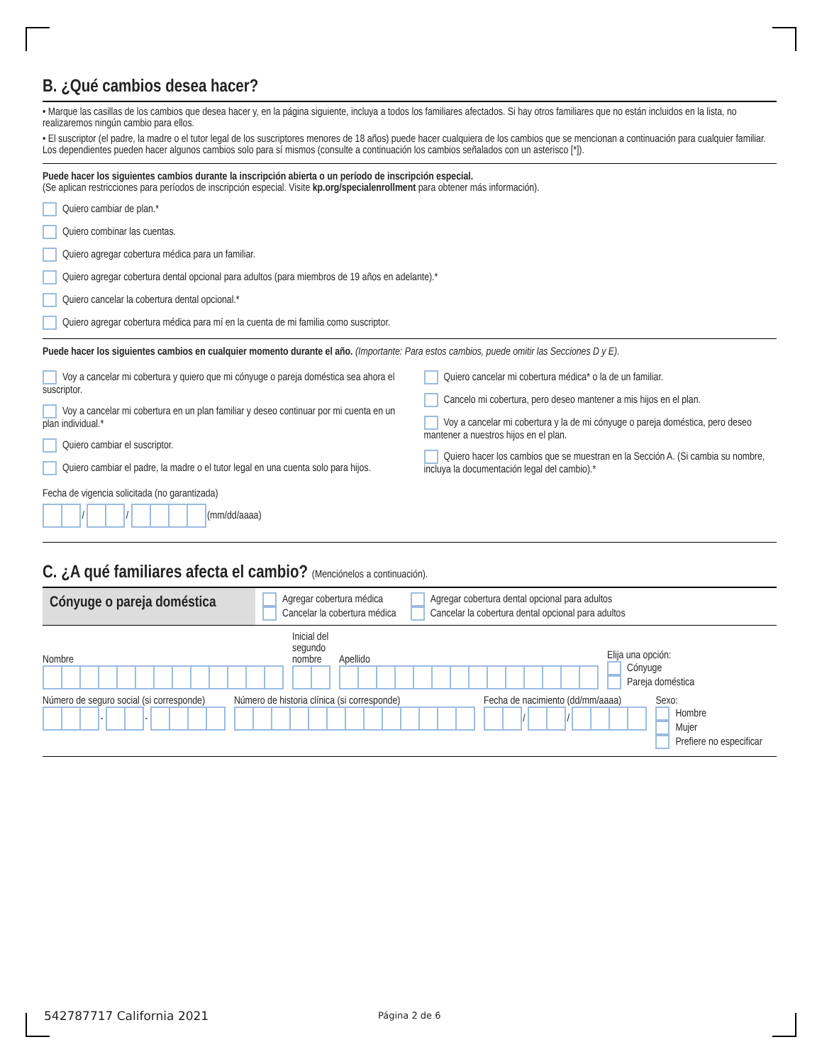B. ¿Qué cambios desea hacer?
• Marque las casillas de los cambios que desea hacer y, en la página siguiente, incluya a todos los familiares afectados. Si hay otros familiares que no están incluidos en la lista, no realizaremos ningún cambio para ellos.
• El suscriptor (el padre, la madre o el tutor legal de los suscriptores menores de 18 años) puede hacer cualquiera de los cambios que se mencionan a continuación para cualquier familiar. Los dependientes pueden hacer algunos cambios solo para sí mismos (consulte a continuación los cambios señalados con un asterisco [*]).
Puede hacer los siguientes cambios durante la inscripción abierta o un período de inscripción especial.
(Se aplican restricciones para períodos de inscripción especial. Visite kp.org/specialenrollment para obtener más información).
Quiero cambiar de plan.*
Quiero combinar las cuentas.
Quiero agregar cobertura médica para un familiar.
Quiero agregar cobertura dental opcional para adultos (para miembros de 19 años en adelante).*
Quiero cancelar la cobertura dental opcional.*
Quiero agregar cobertura médica para mí en la cuenta de mi familia como suscriptor.
Puede hacer los siguientes cambios en cualquier momento durante el año. (Importante: Para estos cambios, puede omitir las Secciones D y E).
Voy a cancelar mi cobertura y quiero que mi cónyuge o pareja doméstica sea ahora el suscriptor.
Voy a cancelar mi cobertura en un plan familiar y deseo continuar por mi cuenta en un plan individual.*
Quiero cambiar el suscriptor.
Quiero cambiar el padre, la madre o el tutor legal en una cuenta solo para hijos.
Quiero cancelar mi cobertura médica* o la de un familiar.
Cancelo mi cobertura, pero deseo mantener a mis hijos en el plan.
Voy a cancelar mi cobertura y la de mi cónyuge o pareja doméstica, pero deseo mantener a nuestros hijos en el plan.
Quiero hacer los cambios que se muestran en la Sección A. (Si cambia su nombre, incluya la documentación legal del cambio).*
Fecha de vigencia solicitada (no garantizada)
/ / (mm/dd/aaaa)
C. ¿A qué familiares afecta el cambio? (Menciónelos a continuación).
Cónyuge o pareja doméstica
Agregar cobertura médica
Cancelar la cobertura médica
Agregar cobertura dental opcional para adultos
Cancelar la cobertura dental opcional para adultos
Nombre
Inicial del
segundo
nombre
Apellido
Elija una opción:
Cónyuge
Pareja doméstica
Número de seguro social (si corresponde)
- -
Número de historia clínica (si corresponde)
Fecha de nacimiento (dd/mm/aaaa)
/ /
Sexo:
Hombre
Mujer
Prefiere no especificar
542787717 California 2021 Página 2 de 6